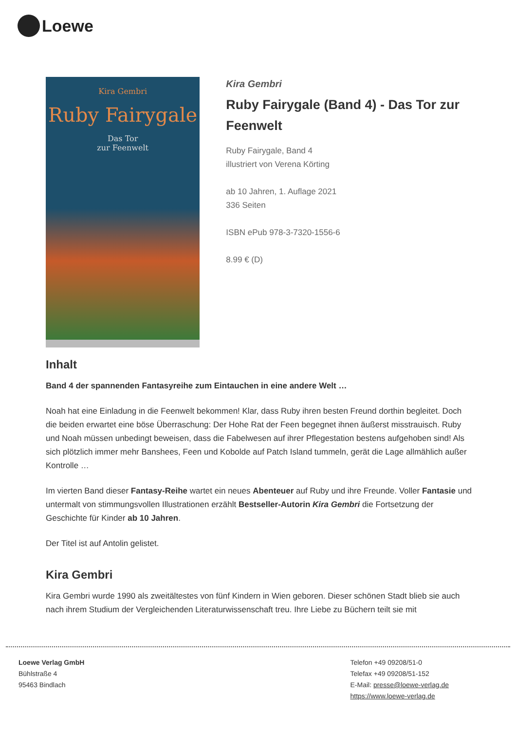Loewe
Kira Gembri
Ruby Fairygale
Das Tor
zur Feenwelt
Kira Gembri
Ruby Fairygale (Band 4) - Das Tor zur Feenwelt
Ruby Fairygale, Band 4
illustriert von Verena Körting
ab 10 Jahren, 1. Auflage 2021
336 Seiten
ISBN ePub 978-3-7320-1556-6
8.99 € (D)
Inhalt
Band 4 der spannenden Fantasyreihe zum Eintauchen in eine andere Welt …
Noah hat eine Einladung in die Feenwelt bekommen! Klar, dass Ruby ihren besten Freund dorthin begleitet. Doch die beiden erwartet eine böse Überraschung: Der Hohe Rat der Feen begegnet ihnen äußerst misstrauisch. Ruby und Noah müssen unbedingt beweisen, dass die Fabelwesen auf ihrer Pflegestation bestens aufgehoben sind! Als sich plötzlich immer mehr Banshees, Feen und Kobolde auf Patch Island tummeln, gerät die Lage allmählich außer Kontrolle …
Im vierten Band dieser Fantasy-Reihe wartet ein neues Abenteuer auf Ruby und ihre Freunde. Voller Fantasie und untermalt von stimmungsvollen Illustrationen erzählt Bestseller-Autorin Kira Gembri die Fortsetzung der Geschichte für Kinder ab 10 Jahren.
Der Titel ist auf Antolin gelistet.
Kira Gembri
Kira Gembri wurde 1990 als zweitältestes von fünf Kindern in Wien geboren. Dieser schönen Stadt blieb sie auch nach ihrem Studium der Vergleichenden Literaturwissenschaft treu. Ihre Liebe zu Büchern teilt sie mit
Loewe Verlag GmbH
Bühlstraße 4
95463 Bindlach
Telefon +49 09208/51-0
Telefax +49 09208/51-152
E-Mail: presse@loewe-verlag.de
https://www.loewe-verlag.de